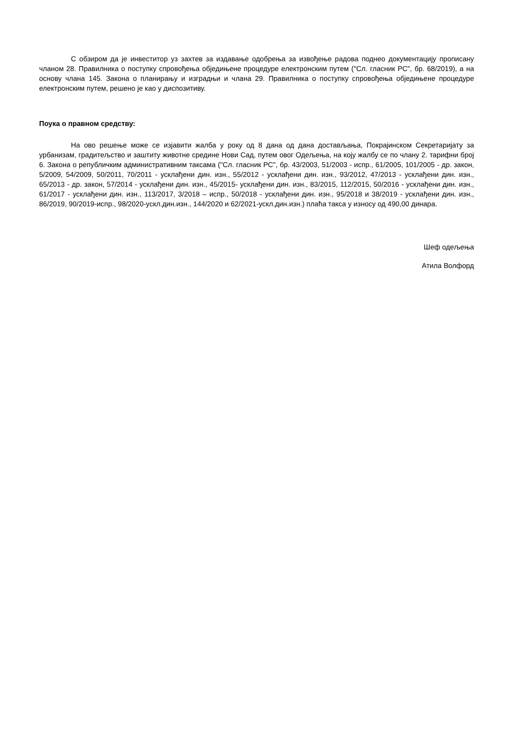С обзиром да је инвеститор уз захтев за издавање одобрења за извођење радова поднео документацију прописану чланом 28. Правилника о поступку спровођења обједињене процедуре електронским путем ("Сл. гласник РС", бр. 68/2019), а на основу члана 145. Закона о планирању и изградњи и члана 29. Правилника о поступку спровођења обједињене процедуре електронским путем, решено је као у диспозитиву.
Поука о правном средству:
На ово решење може се изјавити жалба у року од 8 дана од дана достављања, Покрајинском Секретаријату за урбанизам, градитељство и заштиту животне средине Нови Сад, путем овог Одељења, на коју жалбу се по члану 2. тарифни број 6. Закона о републичким административним таксама ("Сл. гласник РС", бр. 43/2003, 51/2003 - испр., 61/2005, 101/2005 - др. закон, 5/2009, 54/2009, 50/2011, 70/2011 - усклађени дин. изн., 55/2012 - усклађени дин. изн., 93/2012, 47/2013 - усклађени дин. изн., 65/2013 - др. закон, 57/2014 - усклађени дин. изн., 45/2015- усклађени дин. изн., 83/2015, 112/2015, 50/2016 - усклађени дин. изн., 61/2017 - усклађени дин. изн., 113/2017, 3/2018 – испр., 50/2018 - усклађени дин. изн., 95/2018 и 38/2019 - усклађени дин. изн., 86/2019, 90/2019-испр., 98/2020-ускл.дин.изн., 144/2020 и 62/2021-ускл.дин.изн.) плаћа такса у износу од 490,00 динара.
Шеф одељења
Атила Волфорд